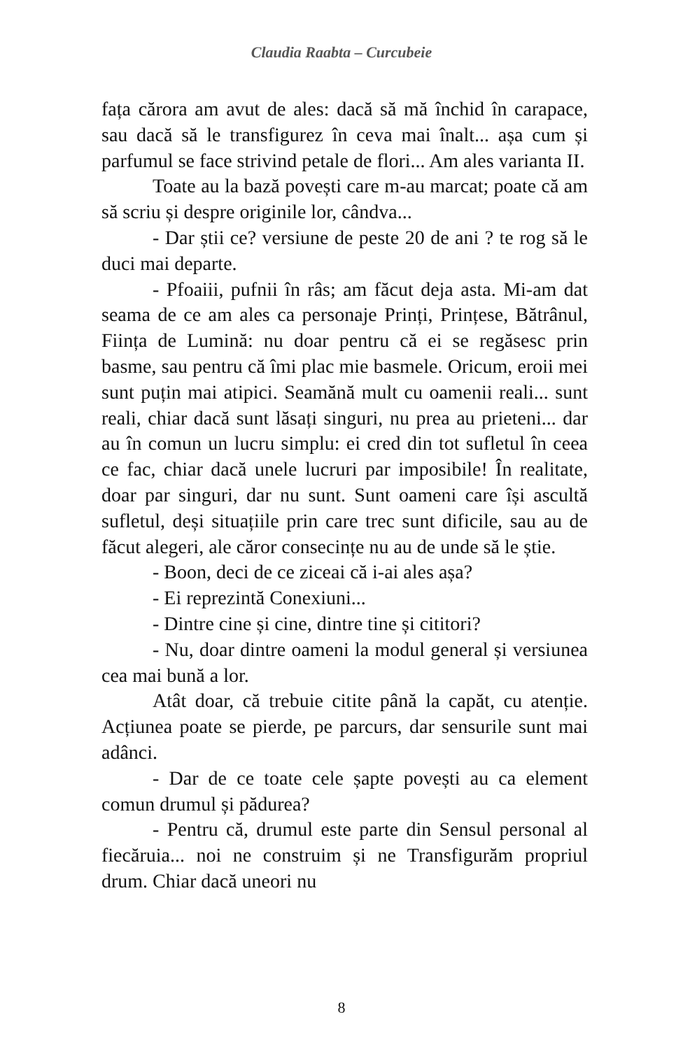Claudia Raabta – Curcubeie
fața cărora am avut de ales: dacă să mă închid în carapace, sau dacă să le transfigurez în ceva mai înalt... așa cum și parfumul se face strivind petale de flori... Am ales varianta II.
Toate au la bază povești care m-au marcat; poate că am să scriu și despre originile lor, cândva...
- Dar știi ce? versiune de peste 20 de ani ? te rog să le duci mai departe.
- Pfoaiii, pufnii în râs; am făcut deja asta. Mi-am dat seama de ce am ales ca personaje Prinți, Prințese, Bătrânul, Ființa de Lumină: nu doar pentru că ei se regăsesc prin basme, sau pentru că îmi plac mie basmele. Oricum, eroii mei sunt puțin mai atipici. Seamănă mult cu oamenii reali... sunt reali, chiar dacă sunt lăsați singuri, nu prea au prieteni... dar au în comun un lucru simplu: ei cred din tot sufletul în ceea ce fac, chiar dacă unele lucruri par imposibile! În realitate, doar par singuri, dar nu sunt. Sunt oameni care își ascultă sufletul, deși situațiile prin care trec sunt dificile, sau au de făcut alegeri, ale căror consecințe nu au de unde să le știe.
- Boon, deci de ce ziceai că i-ai ales așa?
- Ei reprezintă Conexiuni...
- Dintre cine și cine, dintre tine și cititori?
- Nu, doar dintre oameni la modul general și versiunea cea mai bună a lor.
Atât doar, că trebuie citite până la capăt, cu atenție. Acțiunea poate se pierde, pe parcurs, dar sensurile sunt mai adânci.
- Dar de ce toate cele șapte povești au ca element comun drumul și pădurea?
- Pentru că, drumul este parte din Sensul personal al fiecăruia... noi ne construim și ne Transfigurăm propriul drum. Chiar dacă uneori nu
8